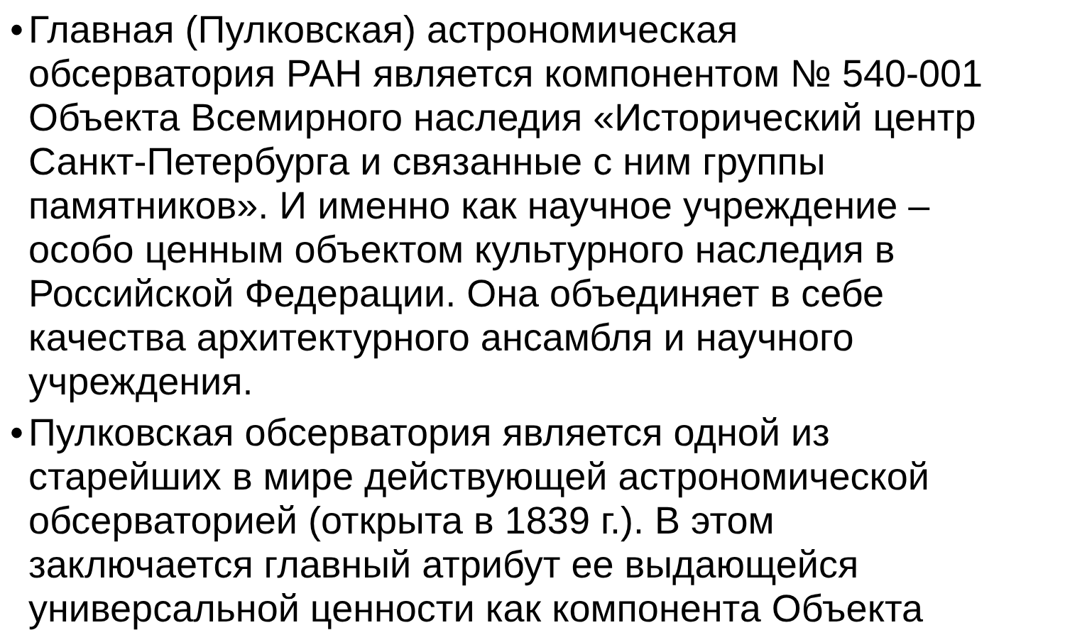• Главная (Пулковская) астрономическая обсерватория РАН является компонентом № 540-001 Объекта Всемирного наследия «Исторический центр Санкт-Петербурга и связанные с ним группы памятников». И именно как научное учреждение – особо ценным объектом культурного наследия в Российской Федерации. Она объединяет в себе качества архитектурного ансамбля и научного учреждения.
• Пулковская обсерватория является одной из старейших в мире действующей астрономической обсерваторией (открыта в 1839 г.). В этом заключается главный атрибут ее выдающейся универсальной ценности как компонента Объекта